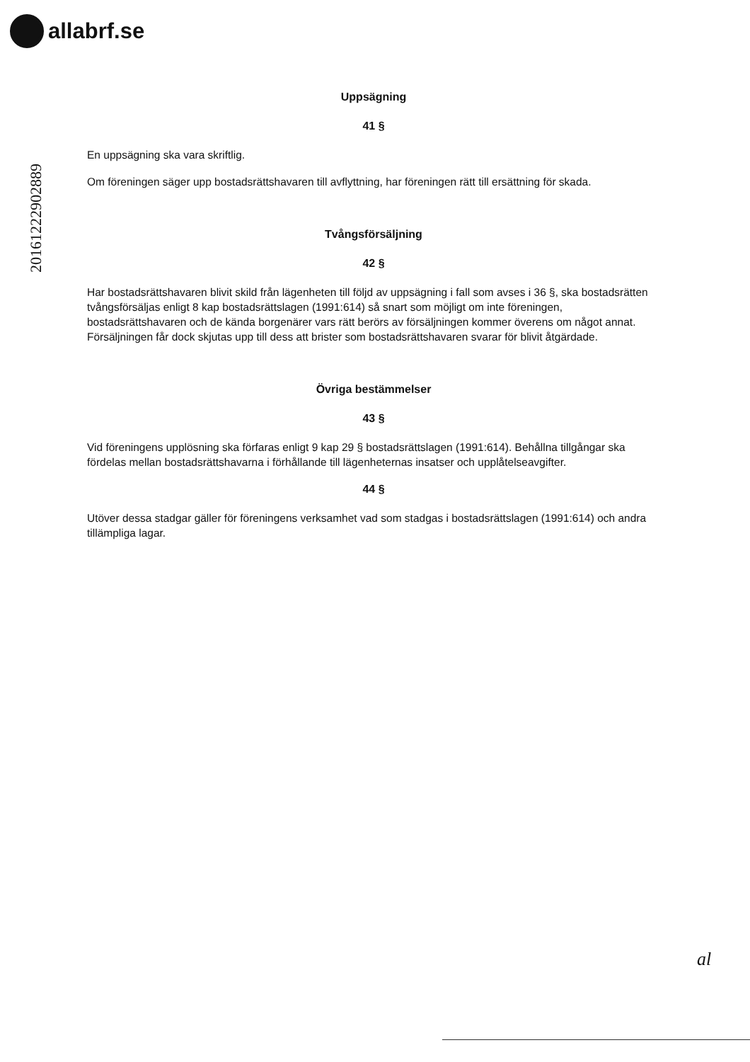allabrf.se
20161222902889
Uppsägning
41 §
En uppsägning ska vara skriftlig.
Om föreningen säger upp bostadsrättshavaren till avflyttning, har föreningen rätt till ersättning för skada.
Tvångsförsäljning
42 §
Har bostadsrättshavaren blivit skild från lägenheten till följd av uppsägning i fall som avses i 36 §, ska bostadsrätten tvångsförsäljas enligt 8 kap bostadsrättslagen (1991:614) så snart som möjligt om inte föreningen, bostadsrättshavaren och de kända borgenärer vars rätt berörs av försäljningen kommer överens om något annat. Försäljningen får dock skjutas upp till dess att brister som bostadsrättshavaren svarar för blivit åtgärdade.
Övriga bestämmelser
43 §
Vid föreningens upplösning ska förfaras enligt 9 kap 29 § bostadsrättslagen (1991:614). Behållna tillgångar ska fördelas mellan bostadsrättshavarna i förhållande till lägenheternas insatser och upplåtelseavgifter.
44 §
Utöver dessa stadgar gäller för föreningens verksamhet vad som stadgas i bostadsrättslagen (1991:614) och andra tillämpliga lagar.
al